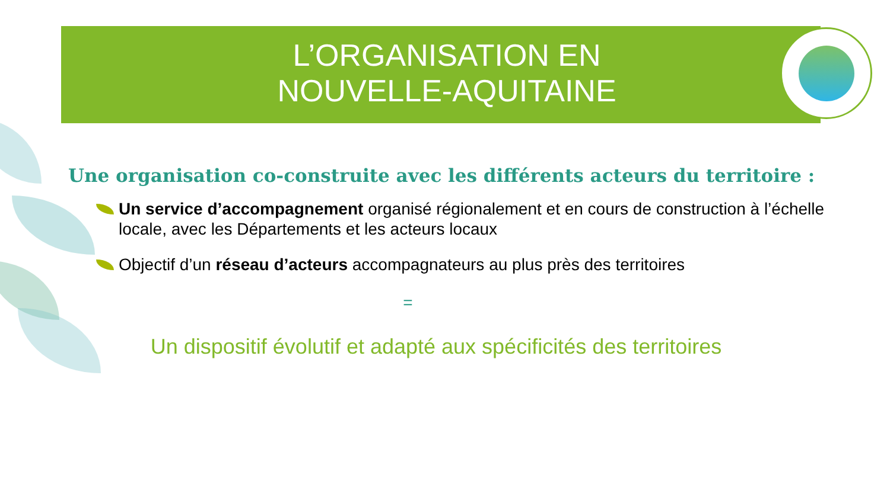L’ORGANISATION EN
NOUVELLE-AQUITAINE
Une organisation co-construite avec les différents acteurs du territoire :
Un service d’accompagnement organisé régionalement et en cours de construction à l’échelle locale, avec les Départements et les acteurs locaux
Objectif d’un réseau d’acteurs accompagnateurs au plus près des territoires
=
Un dispositif évolutif et adapté aux spécificités des territoires